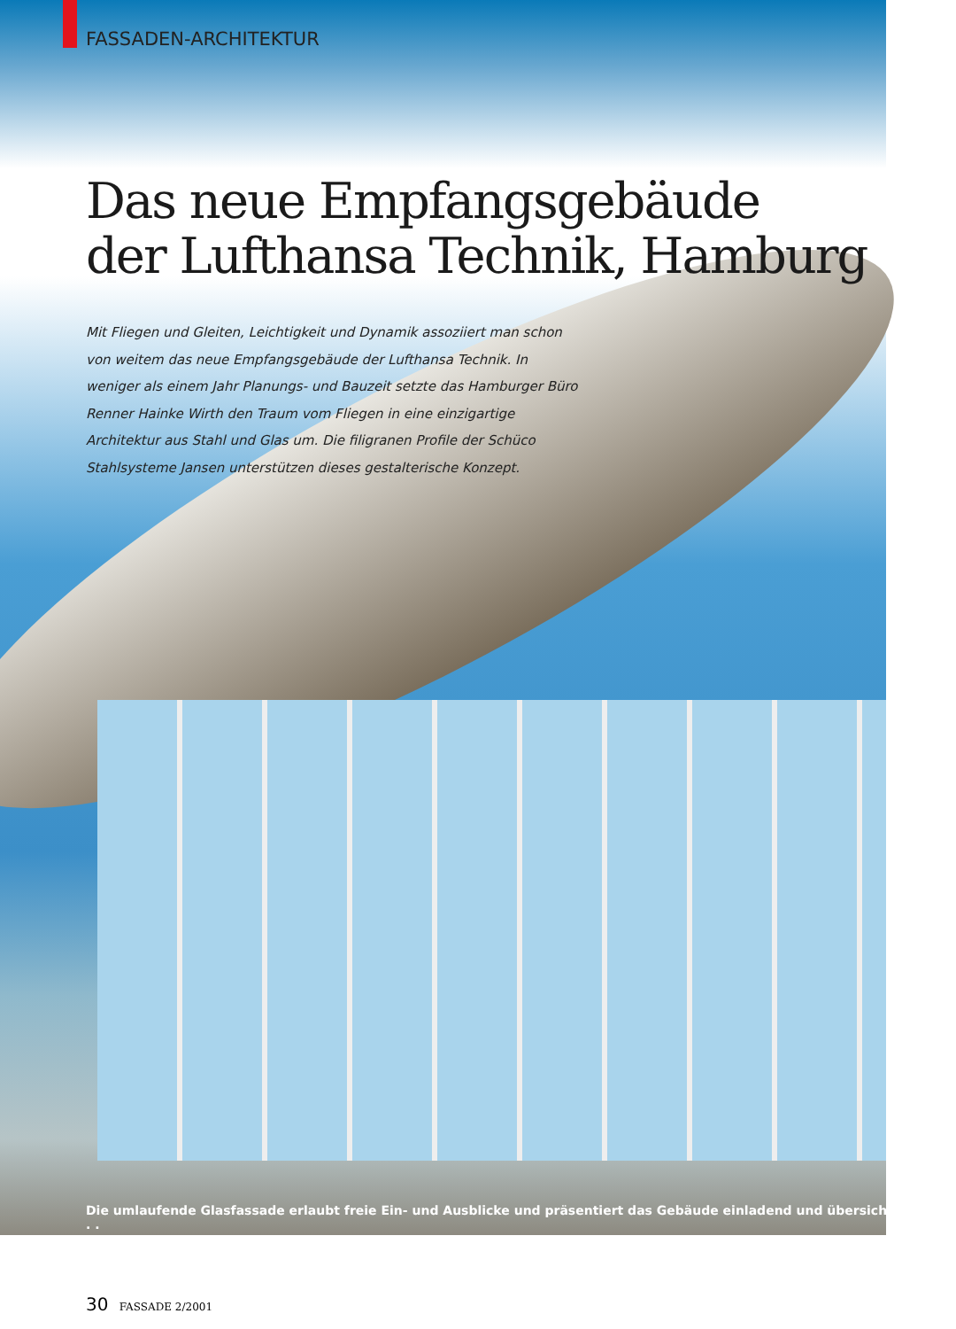FASSADEN-ARCHITEKTUR
Das neue Empfangsgebäude
der Lufthansa Technik, Hamburg
Mit Fliegen und Gleiten, Leichtigkeit und Dynamik assoziiert man schon von weitem das neue Empfangsgebäude der Lufthansa Technik. In weniger als einem Jahr Planungs- und Bauzeit setzte das Hamburger Büro Renner Hainke Wirth den Traum vom Fliegen in eine einzigartige Architektur aus Stahl und Glas um. Die filigranen Profile der Schüco Stahlsysteme Jansen unterstützen dieses gestalterische Konzept.
Die umlaufende Glasfassade erlaubt freie Ein- und Ausblicke und präsentiert das Gebäude einladend und übersichtlich. . . .
30 FASSADE 2/2001